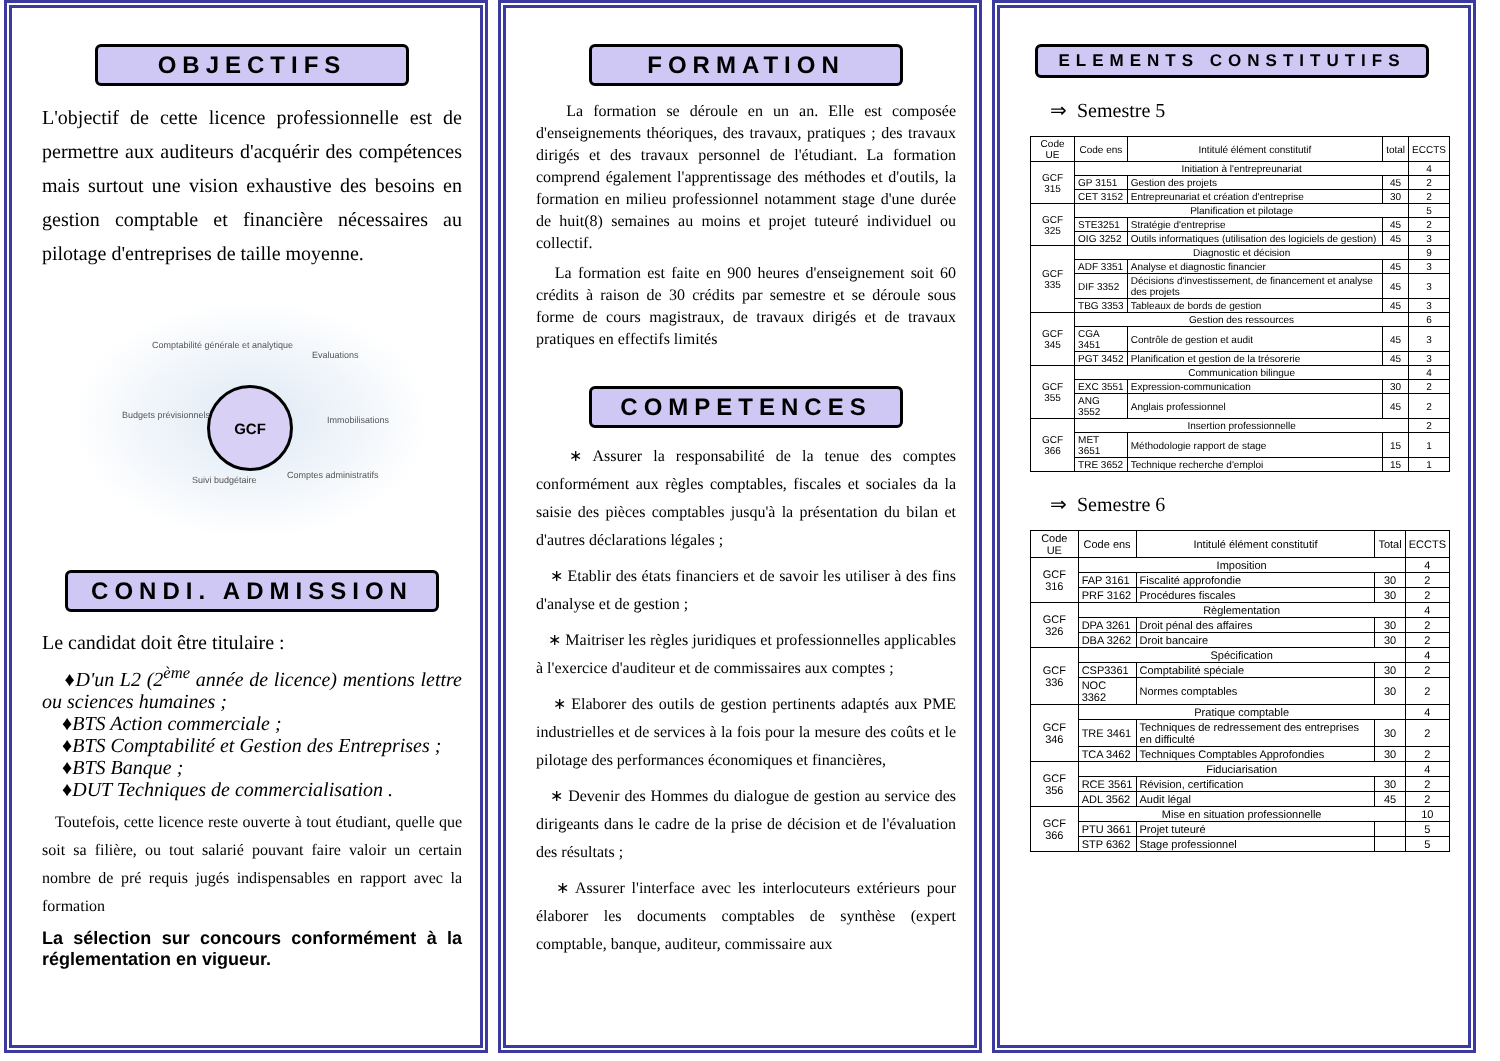OBJECTIFS
L'objectif de cette licence professionnelle est de permettre aux auditeurs d'acquérir des compétences mais surtout une vision exhaustive des besoins en gestion comptable et financière nécessaires au pilotage d'entreprises de taille moyenne.
GCF
Comptabilité générale et analytique
Evaluations
Budgets prévisionnels Immobilisations
Suivi budgétaire Comptes administratifs
CONDI. ADMISSION
Le candidat doit être titulaire :
♦D'un L2 (2<sup>ème</sup> année de licence) mentions lettre ou sciences humaines ;
♦BTS Action commerciale ;
♦BTS Comptabilité et Gestion des Entreprises ;
♦BTS Banque ;
♦DUT Techniques de commercialisation .
Toutefois, cette licence reste ouverte à tout étudiant, quelle que soit sa filière, ou tout salarié pouvant faire valoir un certain nombre de pré requis jugés indispensables en rapport avec la formation
La sélection sur concours conformément à la réglementation en vigueur.
FORMATION
La formation se déroule en un an. Elle est composée d'enseignements théoriques, des travaux, pratiques ; des travaux dirigés et des travaux personnel de l'étudiant. La formation comprend également l'apprentissage des méthodes et d'outils, la formation en milieu professionnel notamment stage d'une durée de huit(8) semaines au moins et projet tuteuré individuel ou collectif.
La formation est faite en 900 heures d'enseignement soit 60 crédits à raison de 30 crédits par semestre et se déroule sous forme de cours magistraux, de travaux dirigés et de travaux pratiques en effectifs limités
COMPETENCES
∗ Assurer la responsabilité de la tenue des comptes conformément aux règles comptables, fiscales et sociales da la saisie des pièces comptables jusqu'à la présentation du bilan et d'autres déclarations légales ;
∗ Etablir des états financiers et de savoir les utiliser à des fins d'analyse et de gestion ;
∗ Maitriser les règles juridiques et professionnelles applicables à l'exercice d'auditeur et de commissaires aux comptes ;
∗ Elaborer des outils de gestion pertinents adaptés aux PME industrielles et de services à la fois pour la mesure des coûts et le pilotage des performances économiques et financières,
∗ Devenir des Hommes du dialogue de gestion au service des dirigeants dans le cadre de la prise de décision et de l'évaluation des résultats ;
∗ Assurer l'interface avec les interlocuteurs extérieurs pour élaborer les documents comptables de synthèse (expert comptable, banque, auditeur, commissaire aux
ELEMENTS CONSTITUTIFS
⇒ Semestre 5
| Code UE | Code ens | Intitulé élément constitutif | total | ECCTS |
| --- | --- | --- | --- | --- |
| GCF 315 | Initiation à l'entrepreunariat | | | 4 |
| | GP 3151 | Gestion des projets | 45 | 2 |
| | CET 3152 | Entrepreunariat et création d'entreprise | 30 | 2 |
| GCF 325 | Planification et pilotage | | | 5 |
| | STE3251 | Stratégie d'entreprise | 45 | 2 |
| | OIG 3252 | Outils informatiques (utilisation des logiciels de gestion) | 45 | 3 |
| GCF 335 | Diagnostic et décision | | | 9 |
| | ADF 3351 | Analyse et diagnostic financier | 45 | 3 |
| | DIF 3352 | Décisions d'investissement, de financement et analyse des projets | 45 | 3 |
| | TBG 3353 | Tableaux de bords de gestion | 45 | 3 |
| GCF 345 | Gestion des ressources | | | 6 |
| | CGA 3451 | Contrôle de gestion et audit | 45 | 3 |
| | PGT 3452 | Planification et gestion de la trésorerie | 45 | 3 |
| GCF 355 | Communication bilingue | | | 4 |
| | EXC 3551 | Expression-communication | 30 | 2 |
| | ANG 3552 | Anglais professionnel | 45 | 2 |
| GCF 366 | Insertion professionnelle | | | 2 |
| | MET 3651 | Méthodologie rapport de stage | 15 | 1 |
| | TRE 3652 | Technique recherche d'emploi | 15 | 1 |
⇒ Semestre 6
| Code UE | Code ens | Intitulé élément constitutif | Total | ECCTS |
| --- | --- | --- | --- | --- |
| GCF 316 | Imposition | | | 4 |
| | FAP 3161 | Fiscalité approfondie | 30 | 2 |
| | PRF 3162 | Procédures fiscales | 30 | 2 |
| GCF 326 | Règlementation | | | 4 |
| | DPA 3261 | Droit pénal des affaires | 30 | 2 |
| | DBA 3262 | Droit bancaire | 30 | 2 |
| GCF 336 | Spécification | | | 4 |
| | CSP3361 | Comptabilité spéciale | 30 | 2 |
| | NOC 3362 | Normes comptables | 30 | 2 |
| GCF 346 | Pratique comptable | | | 4 |
| | TRE 3461 | Techniques de redressement des entreprises en difficulté | 30 | 2 |
| | TCA 3462 | Techniques Comptables Approfondies | 30 | 2 |
| GCF 356 | Fiduciarisation | | | 4 |
| | RCE 3561 | Révision, certification | 30 | 2 |
| | ADL 3562 | Audit légal | 45 | 2 |
| GCF 366 | Mise en situation professionnelle | | | 10 |
| | PTU 3661 | Projet tuteuré | | 5 |
| | STP 6362 | Stage professionnel | | 5 |